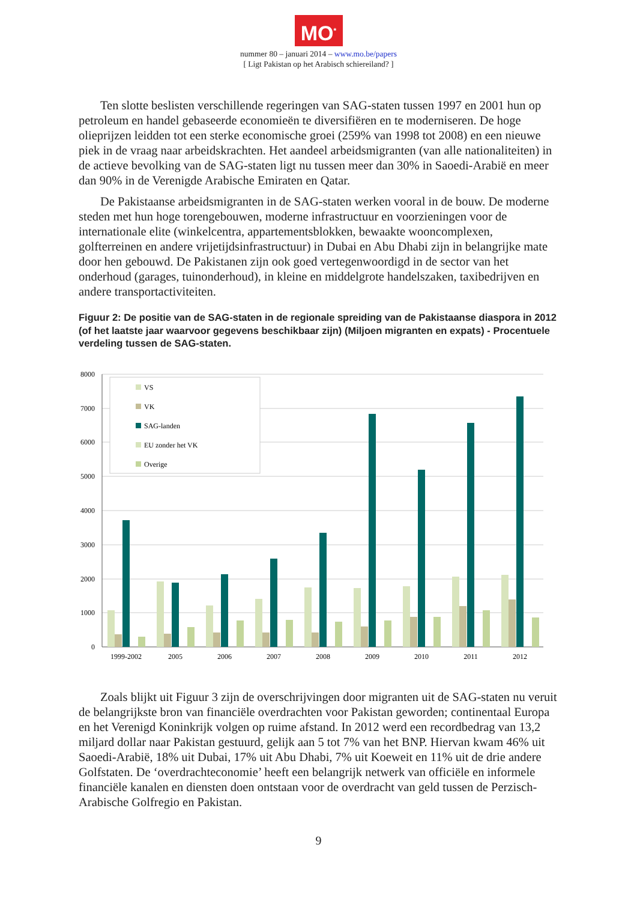MO<sup>*</sup>
nummer 80 – januari 2014 – www.mo.be/papers
[ Ligt Pakistan op het Arabisch schiereiland? ]
Ten slotte beslisten verschillende regeringen van SAG-staten tussen 1997 en 2001 hun op petroleum en handel gebaseerde economieën te diversifiëren en te moderniseren. De hoge olieprijzen leidden tot een sterke economische groei (259% van 1998 tot 2008) en een nieuwe piek in de vraag naar arbeidskrachten. Het aandeel arbeidsmigranten (van alle nationaliteiten) in de actieve bevolking van de SAG-staten ligt nu tussen meer dan 30% in Saoedi-Arabië en meer dan 90% in de Verenigde Arabische Emiraten en Qatar.
De Pakistaanse arbeidsmigranten in de SAG-staten werken vooral in de bouw. De moderne steden met hun hoge torengebouwen, moderne infrastructuur en voorzieningen voor de internationale elite (winkelcentra, appartementsblokken, bewaakte wooncomplexen, golfterreinen en andere vrijetijdsinfrastructuur) in Dubai en Abu Dhabi zijn in belangrijke mate door hen gebouwd. De Pakistanen zijn ook goed vertegenwoordigd in de sector van het onderhoud (garages, tuinonderhoud), in kleine en middelgrote handelszaken, taxibedrijven en andere transportactiviteiten.
Figuur 2: De positie van de SAG-staten in de regionale spreiding van de Pakistaanse diaspora in 2012 (of het laatste jaar waarvoor gegevens beschikbaar zijn) (Miljoen migranten en expats) - Procentuele verdeling tussen de SAG-staten.
8000
7000
6000
5000
4000
3000
2000
1000
0
1999-2002
2005
2006
2007
2008
2009
2010
2011
2012
VS
VK
SAG-landen
EU zonder het VK
Overige
Zoals blijkt uit Figuur 3 zijn de overschrijvingen door migranten uit de SAG-staten nu veruit de belangrijkste bron van financiële overdrachten voor Pakistan geworden; continentaal Europa en het Verenigd Koninkrijk volgen op ruime afstand. In 2012 werd een recordbedrag van 13,2 miljard dollar naar Pakistan gestuurd, gelijk aan 5 tot 7% van het BNP. Hiervan kwam 46% uit Saoedi-Arabië, 18% uit Dubai, 17% uit Abu Dhabi, 7% uit Koeweit en 11% uit de drie andere Golfstaten. De ‘overdrachteconomie’ heeft een belangrijk netwerk van officiële en informele financiële kanalen en diensten doen ontstaan voor de overdracht van geld tussen de Perzisch-Arabische Golfregio en Pakistan.
9